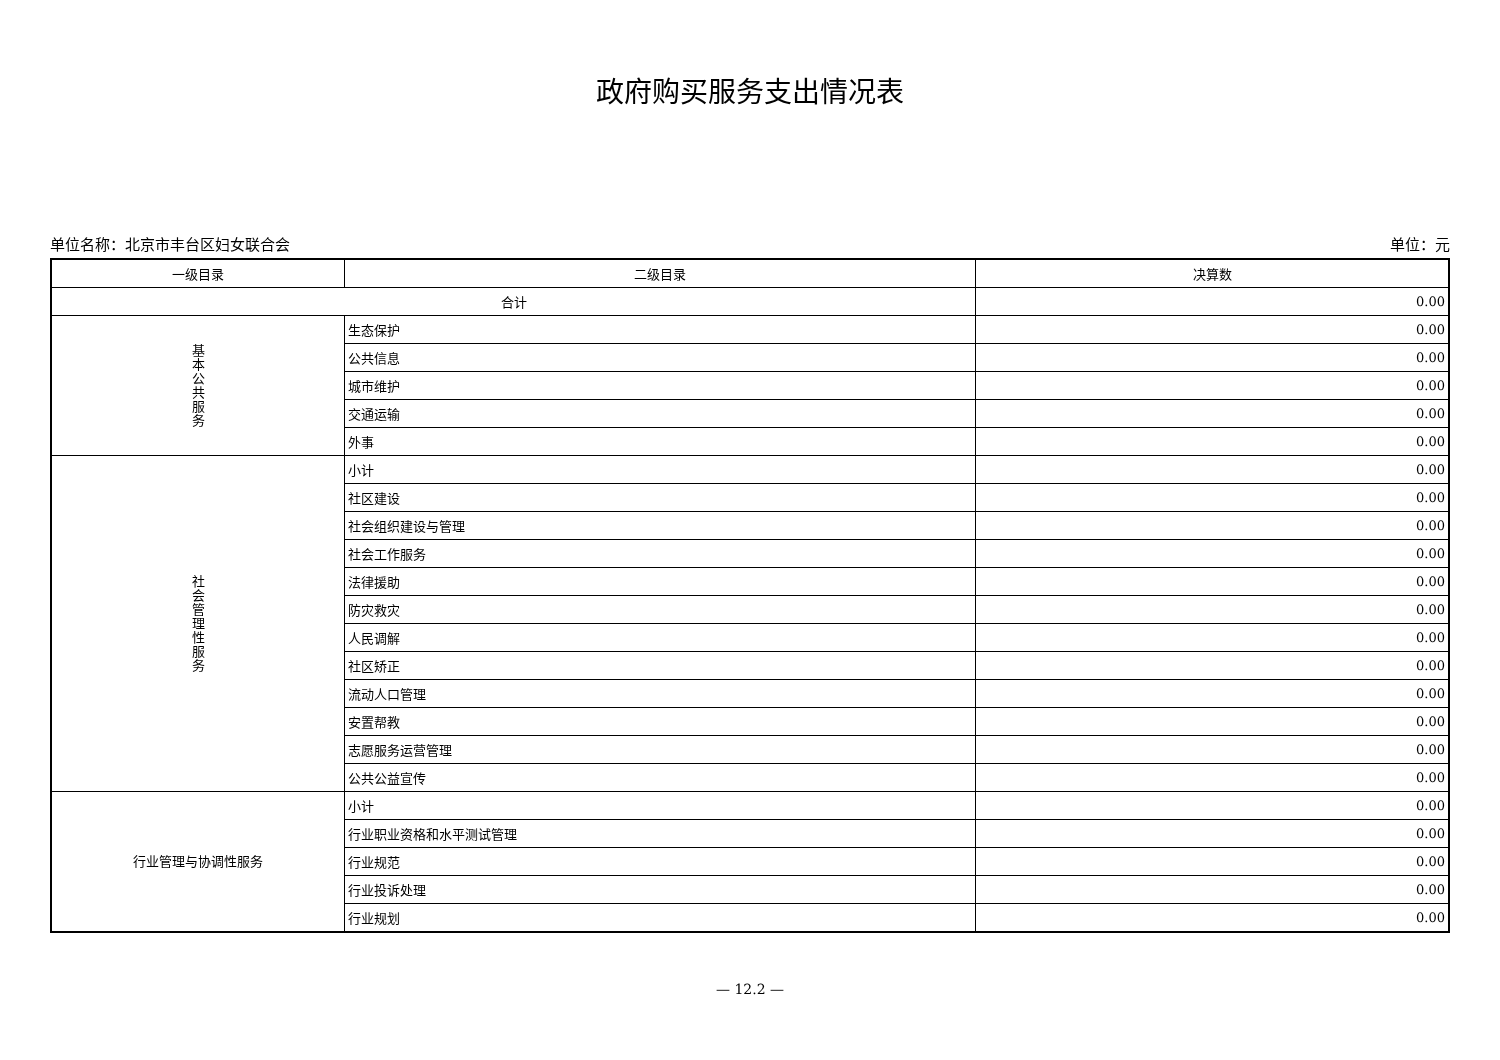政府购买服务支出情况表
单位名称：北京市丰台区妇女联合会 单位：元
| 一级目录 | 二级目录 | 决算数 |
| --- | --- | --- |
| 合计 | | 0.00 |
| 基 本 公 共 服 务 | 生态保护 | 0.00 |
| | 公共信息 | 0.00 |
| | 城市维护 | 0.00 |
| | 交通运输 | 0.00 |
| | 外事 | 0.00 |
| 社 会 管 理 性 服 务 | 小计 | 0.00 |
| | 社区建设 | 0.00 |
| | 社会组织建设与管理 | 0.00 |
| | 社会工作服务 | 0.00 |
| | 法律援助 | 0.00 |
| | 防灾救灾 | 0.00 |
| | 人民调解 | 0.00 |
| | 社区矫正 | 0.00 |
| | 流动人口管理 | 0.00 |
| | 安置帮教 | 0.00 |
| | 志愿服务运营管理 | 0.00 |
| | 公共公益宣传 | 0.00 |
| 行业管理与协调性服务 | 小计 | 0.00 |
| | 行业职业资格和水平测试管理 | 0.00 |
| | 行业规范 | 0.00 |
| | 行业投诉处理 | 0.00 |
| | 行业规划 | 0.00 |
— 12.2 —